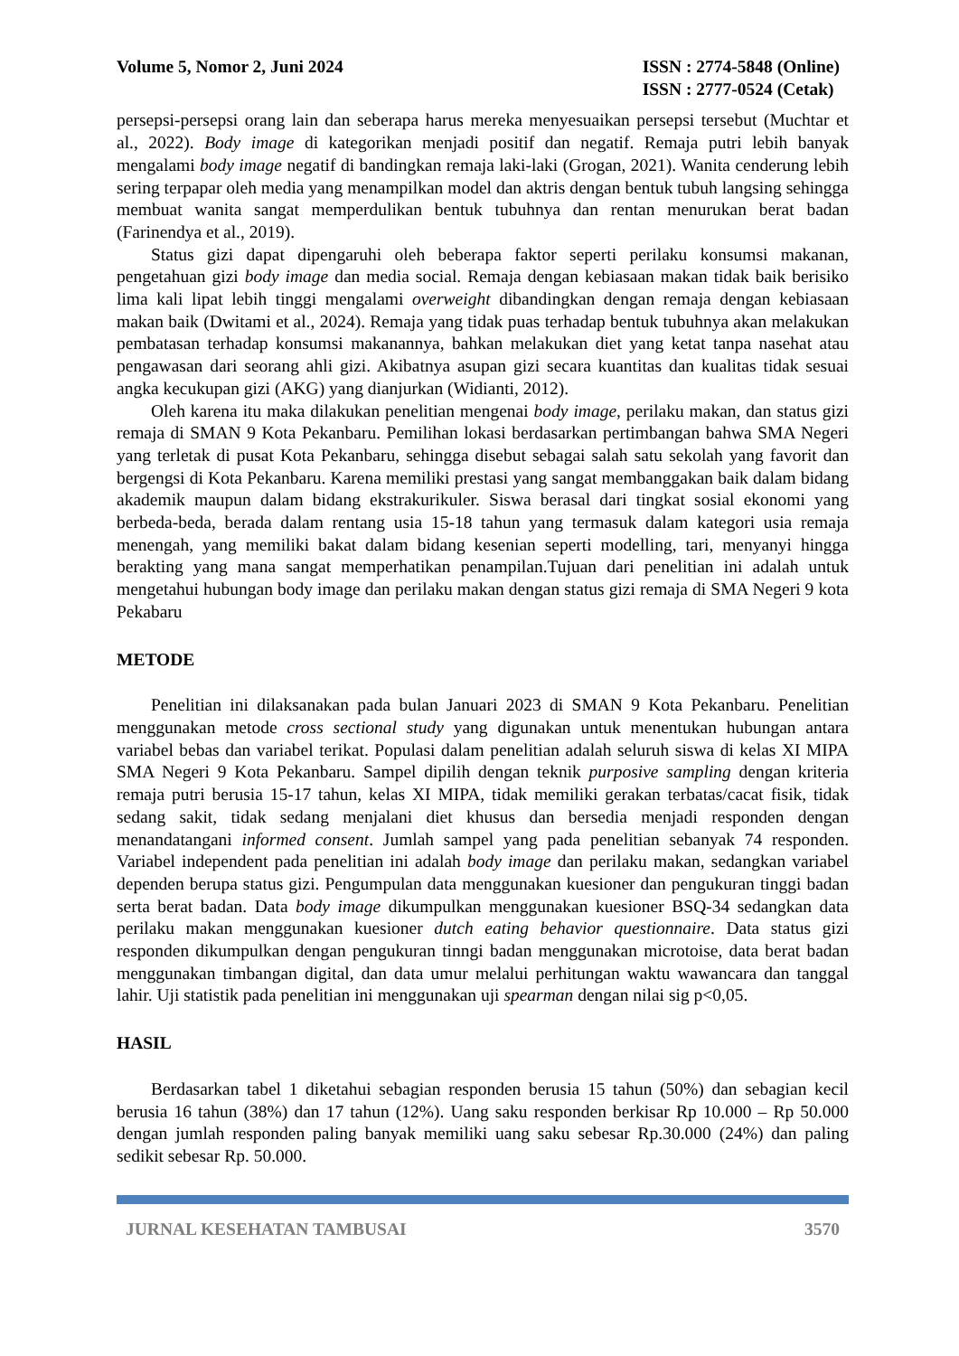Volume 5, Nomor 2, Juni 2024 ISSN : 2774-5848 (Online)
ISSN : 2777-0524 (Cetak)
persepsi-persepsi orang lain dan seberapa harus mereka menyesuaikan persepsi tersebut (Muchtar et al., 2022). Body image di kategorikan menjadi positif dan negatif. Remaja putri lebih banyak mengalami body image negatif di bandingkan remaja laki-laki (Grogan, 2021). Wanita cenderung lebih sering terpapar oleh media yang menampilkan model dan aktris dengan bentuk tubuh langsing sehingga membuat wanita sangat memperdulikan bentuk tubuhnya dan rentan menurukan berat badan (Farinendya et al., 2019).
Status gizi dapat dipengaruhi oleh beberapa faktor seperti perilaku konsumsi makanan, pengetahuan gizi body image dan media social. Remaja dengan kebiasaan makan tidak baik berisiko lima kali lipat lebih tinggi mengalami overweight dibandingkan dengan remaja dengan kebiasaan makan baik (Dwitami et al., 2024). Remaja yang tidak puas terhadap bentuk tubuhnya akan melakukan pembatasan terhadap konsumsi makanannya, bahkan melakukan diet yang ketat tanpa nasehat atau pengawasan dari seorang ahli gizi. Akibatnya asupan gizi secara kuantitas dan kualitas tidak sesuai angka kecukupan gizi (AKG) yang dianjurkan (Widianti, 2012).
Oleh karena itu maka dilakukan penelitian mengenai body image, perilaku makan, dan status gizi remaja di SMAN 9 Kota Pekanbaru. Pemilihan lokasi berdasarkan pertimbangan bahwa SMA Negeri yang terletak di pusat Kota Pekanbaru, sehingga disebut sebagai salah satu sekolah yang favorit dan bergengsi di Kota Pekanbaru. Karena memiliki prestasi yang sangat membanggakan baik dalam bidang akademik maupun dalam bidang ekstrakurikuler. Siswa berasal dari tingkat sosial ekonomi yang berbeda-beda, berada dalam rentang usia 15-18 tahun yang termasuk dalam kategori usia remaja menengah, yang memiliki bakat dalam bidang kesenian seperti modelling, tari, menyanyi hingga berakting yang mana sangat memperhatikan penampilan.Tujuan dari penelitian ini adalah untuk mengetahui hubungan body image dan perilaku makan dengan status gizi remaja di SMA Negeri 9 kota Pekabaru
METODE
Penelitian ini dilaksanakan pada bulan Januari 2023 di SMAN 9 Kota Pekanbaru. Penelitian menggunakan metode cross sectional study yang digunakan untuk menentukan hubungan antara variabel bebas dan variabel terikat. Populasi dalam penelitian adalah seluruh siswa di kelas XI MIPA SMA Negeri 9 Kota Pekanbaru. Sampel dipilih dengan teknik purposive sampling dengan kriteria remaja putri berusia 15-17 tahun, kelas XI MIPA, tidak memiliki gerakan terbatas/cacat fisik, tidak sedang sakit, tidak sedang menjalani diet khusus dan bersedia menjadi responden dengan menandatangani informed consent. Jumlah sampel yang pada penelitian sebanyak 74 responden. Variabel independent pada penelitian ini adalah body image dan perilaku makan, sedangkan variabel dependen berupa status gizi. Pengumpulan data menggunakan kuesioner dan pengukuran tinggi badan serta berat badan. Data body image dikumpulkan menggunakan kuesioner BSQ-34 sedangkan data perilaku makan menggunakan kuesioner dutch eating behavior questionnaire. Data status gizi responden dikumpulkan dengan pengukuran tinngi badan menggunakan microtoise, data berat badan menggunakan timbangan digital, dan data umur melalui perhitungan waktu wawancara dan tanggal lahir. Uji statistik pada penelitian ini menggunakan uji spearman dengan nilai sig p<0,05.
HASIL
Berdasarkan tabel 1 diketahui sebagian responden berusia 15 tahun (50%) dan sebagian kecil berusia 16 tahun (38%) dan 17 tahun (12%). Uang saku responden berkisar Rp 10.000 – Rp 50.000 dengan jumlah responden paling banyak memiliki uang saku sebesar Rp.30.000 (24%) dan paling sedikit sebesar Rp. 50.000.
JURNAL KESEHATAN TAMBUSAI 3570